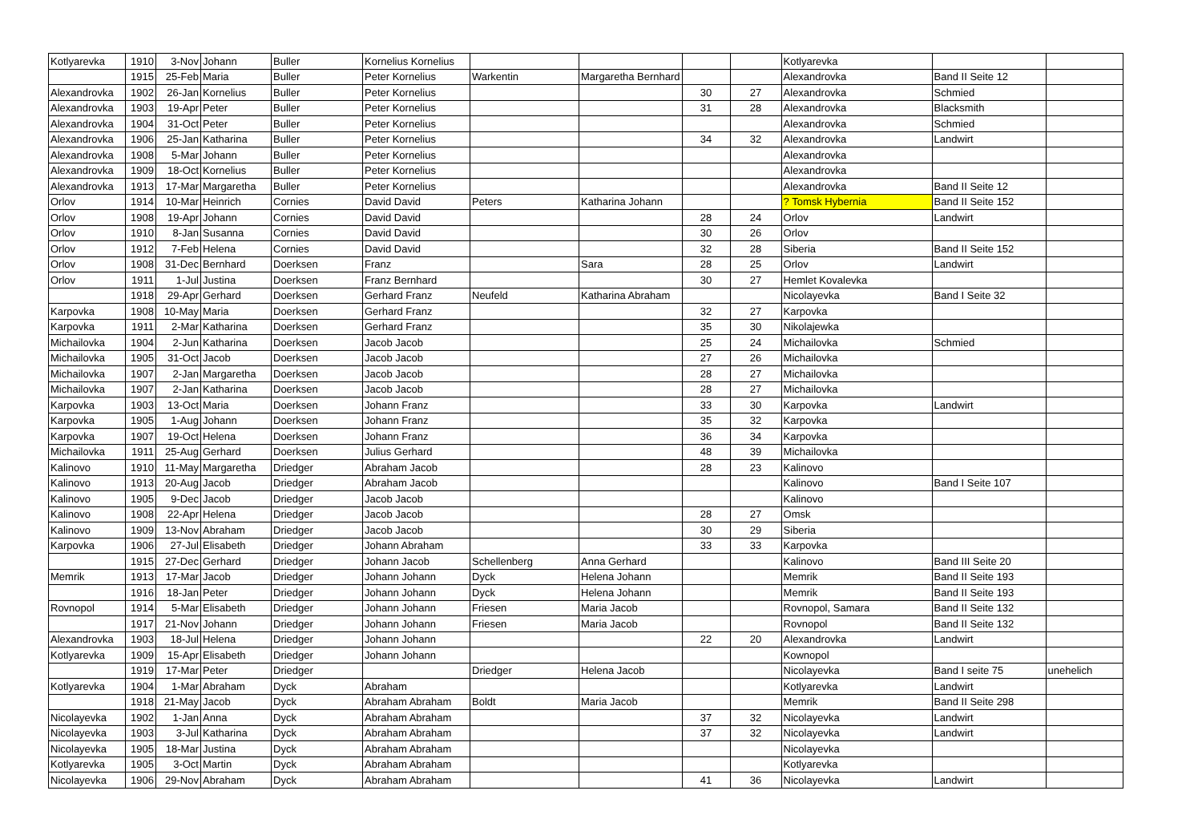| Kotlyarevka | 1910 | 3-Nov | Johann | Buller | Kornelius Kornelius | | | | | Kotlyarevka | | |
| | 1915 | 25-Feb | Maria | Buller | Peter Kornelius | Warkentin | Margaretha Bernhard | | | Alexandrovka | Band II Seite 12 | |
| Alexandrovka | 1902 | 26-Jan | Kornelius | Buller | Peter Kornelius | | | 30 | 27 | Alexandrovka | Schmied | |
| Alexandrovka | 1903 | 19-Apr | Peter | Buller | Peter Kornelius | | | 31 | 28 | Alexandrovka | Blacksmith | |
| Alexandrovka | 1904 | 31-Oct | Peter | Buller | Peter Kornelius | | | | | Alexandrovka | Schmied | |
| Alexandrovka | 1906 | 25-Jan | Katharina | Buller | Peter Kornelius | | | 34 | 32 | Alexandrovka | Landwirt | |
| Alexandrovka | 1908 | 5-Mar | Johann | Buller | Peter Kornelius | | | | | Alexandrovka | | |
| Alexandrovka | 1909 | 18-Oct | Kornelius | Buller | Peter Kornelius | | | | | Alexandrovka | | |
| Alexandrovka | 1913 | 17-Mar | Margaretha | Buller | Peter Kornelius | | | | | Alexandrovka | Band II Seite 12 | |
| Orlov | 1914 | 10-Mar | Heinrich | Cornies | David David | Peters | Katharina Johann | | | ? Tomsk Hybernia | Band II Seite 152 | |
| Orlov | 1908 | 19-Apr | Johann | Cornies | David David | | | 28 | 24 | Orlov | Landwirt | |
| Orlov | 1910 | 8-Jan | Susanna | Cornies | David David | | | 30 | 26 | Orlov | | |
| Orlov | 1912 | 7-Feb | Helena | Cornies | David David | | | 32 | 28 | Siberia | Band II Seite 152 | |
| Orlov | 1908 | 31-Dec | Bernhard | Doerksen | Franz | | Sara | 28 | 25 | Orlov | Landwirt | |
| Orlov | 1911 | 1-Jul | Justina | Doerksen | Franz Bernhard | | | 30 | 27 | Hemlet Kovalevka | | |
| | 1918 | 29-Apr | Gerhard | Doerksen | Gerhard Franz | Neufeld | Katharina Abraham | | | Nicolayevka | Band I Seite 32 | |
| Karpovka | 1908 | 10-May | Maria | Doerksen | Gerhard Franz | | | 32 | 27 | Karpovka | | |
| Karpovka | 1911 | 2-Mar | Katharina | Doerksen | Gerhard Franz | | | 35 | 30 | Nikolajewka | | |
| Michailovka | 1904 | 2-Jun | Katharina | Doerksen | Jacob Jacob | | | 25 | 24 | Michailovka | Schmied | |
| Michailovka | 1905 | 31-Oct | Jacob | Doerksen | Jacob Jacob | | | 27 | 26 | Michailovka | | |
| Michailovka | 1907 | 2-Jan | Margaretha | Doerksen | Jacob Jacob | | | 28 | 27 | Michailovka | | |
| Michailovka | 1907 | 2-Jan | Katharina | Doerksen | Jacob Jacob | | | 28 | 27 | Michailovka | | |
| Karpovka | 1903 | 13-Oct | Maria | Doerksen | Johann Franz | | | 33 | 30 | Karpovka | Landwirt | |
| Karpovka | 1905 | 1-Aug | Johann | Doerksen | Johann Franz | | | 35 | 32 | Karpovka | | |
| Karpovka | 1907 | 19-Oct | Helena | Doerksen | Johann Franz | | | 36 | 34 | Karpovka | | |
| Michailovka | 1911 | 25-Aug | Gerhard | Doerksen | Julius Gerhard | | | 48 | 39 | Michailovka | | |
| Kalinovo | 1910 | 11-May | Margaretha | Driedger | Abraham Jacob | | | 28 | 23 | Kalinovo | | |
| Kalinovo | 1913 | 20-Aug | Jacob | Driedger | Abraham Jacob | | | | | Kalinovo | Band I Seite 107 | |
| Kalinovo | 1905 | 9-Dec | Jacob | Driedger | Jacob Jacob | | | | | Kalinovo | | |
| Kalinovo | 1908 | 22-Apr | Helena | Driedger | Jacob Jacob | | | 28 | 27 | Omsk | | |
| Kalinovo | 1909 | 13-Nov | Abraham | Driedger | Jacob Jacob | | | 30 | 29 | Siberia | | |
| Karpovka | 1906 | 27-Jul | Elisabeth | Driedger | Johann Abraham | | | 33 | 33 | Karpovka | | |
| | 1915 | 27-Dec | Gerhard | Driedger | Johann Jacob | Schellenberg | Anna Gerhard | | | Kalinovo | Band III Seite 20 | |
| Memrik | 1913 | 17-Mar | Jacob | Driedger | Johann Johann | Dyck | Helena Johann | | | Memrik | Band II Seite 193 | |
| | 1916 | 18-Jan | Peter | Driedger | Johann Johann | Dyck | Helena Johann | | | Memrik | Band II Seite 193 | |
| Rovnopol | 1914 | 5-Mar | Elisabeth | Driedger | Johann Johann | Friesen | Maria Jacob | | | Rovnopol, Samara | Band II Seite 132 | |
| | 1917 | 21-Nov | Johann | Driedger | Johann Johann | Friesen | Maria Jacob | | | Rovnopol | Band II Seite 132 | |
| Alexandrovka | 1903 | 18-Jul | Helena | Driedger | Johann Johann | | | 22 | 20 | Alexandrovka | Landwirt | |
| Kotlyarevka | 1909 | 15-Apr | Elisabeth | Driedger | Johann Johann | | | | | Kownopol | | |
| | 1919 | 17-Mar | Peter | Driedger | | Driedger | Helena Jacob | | | Nicolayevka | Band I seite 75 | unehelich |
| Kotlyarevka | 1904 | 1-Mar | Abraham | Dyck | Abraham | | | | | Kotlyarevka | Landwirt | |
| | 1918 | 21-May | Jacob | Dyck | Abraham Abraham | Boldt | Maria Jacob | | | Memrik | Band II Seite 298 | |
| Nicolayevka | 1902 | 1-Jan | Anna | Dyck | Abraham Abraham | | | 37 | 32 | Nicolayevka | Landwirt | |
| Nicolayevka | 1903 | 3-Jul | Katharina | Dyck | Abraham Abraham | | | 37 | 32 | Nicolayevka | Landwirt | |
| Nicolayevka | 1905 | 18-Mar | Justina | Dyck | Abraham Abraham | | | | | Nicolayevka | | |
| Kotlyarevka | 1905 | 3-Oct | Martin | Dyck | Abraham Abraham | | | | | Kotlyarevka | | |
| Nicolayevka | 1906 | 29-Nov | Abraham | Dyck | Abraham Abraham | | | 41 | 36 | Nicolayevka | Landwirt | |